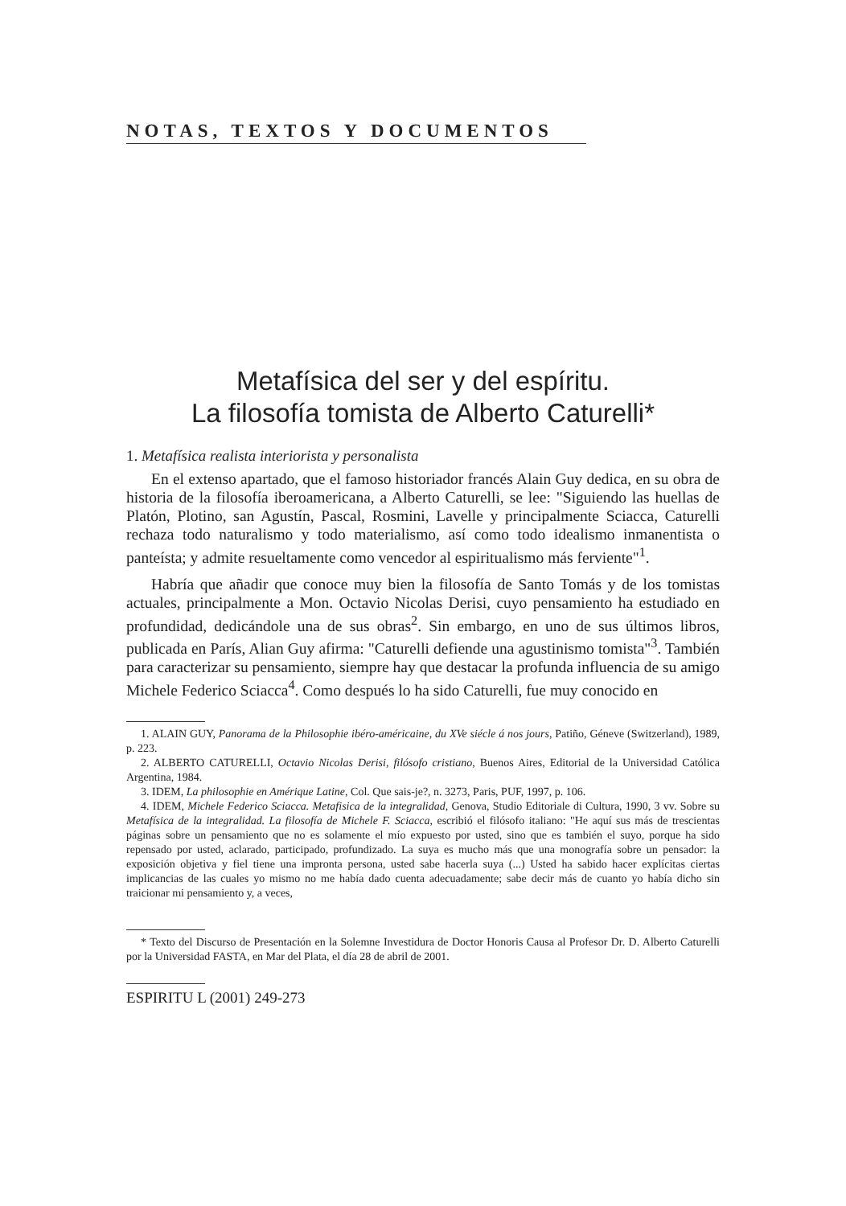NOTAS, TEXTOS Y DOCUMENTOS
Metafísica del ser y del espíritu.
La filosofía tomista de Alberto Caturelli*
1. Metafísica realista interiorista y personalista
En el extenso apartado, que el famoso historiador francés Alain Guy dedica, en su obra de historia de la filosofía iberoamericana, a Alberto Caturelli, se lee: "Siguiendo las huellas de Platón, Plotino, san Agustín, Pascal, Rosmini, Lavelle y principalmente Sciacca, Caturelli rechaza todo naturalismo y todo materialismo, así como todo idealismo inmanentista o panteísta; y admite resueltamente como vencedor al espiritualismo más ferviente"<sup>1</sup>.
Habría que añadir que conoce muy bien la filosofía de Santo Tomás y de los tomistas actuales, principalmente a Mon. Octavio Nicolas Derisi, cuyo pensamiento ha estudiado en profundidad, dedicándole una de sus obras<sup>2</sup>. Sin embargo, en uno de sus últimos libros, publicada en París, Alian Guy afirma: "Caturelli defiende una agustinismo tomista"<sup>3</sup>. También para caracterizar su pensamiento, siempre hay que destacar la profunda influencia de su amigo Michele Federico Sciacca<sup>4</sup>. Como después lo ha sido Caturelli, fue muy conocido en
1. ALAIN GUY, Panorama de la Philosophie ibéro-américaine, du XVe siécle á nos jours, Patiño, Géneve (Switzerland), 1989, p. 223.
2. ALBERTO CATURELLI, Octavio Nicolas Derisi, filósofo cristiano, Buenos Aires, Editorial de la Universidad Católica Argentina, 1984.
3. IDEM, La philosophie en Amérique Latine, Col. Que sais-je?, n. 3273, Paris, PUF, 1997, p. 106.
4. IDEM, Michele Federico Sciacca. Metafisica de la integralidad, Genova, Studio Editoriale di Cultura, 1990, 3 vv. Sobre su Metafísica de la integralidad. La filosofía de Michele F. Sciacca, escribió el filósofo italiano: "He aquí sus más de trescientas páginas sobre un pensamiento que no es solamente el mío expuesto por usted, sino que es también el suyo, porque ha sido repensado por usted, aclarado, participado, profundizado. La suya es mucho más que una monografía sobre un pensador: la exposición objetiva y fiel tiene una impronta persona, usted sabe hacerla suya (...) Usted ha sabido hacer explícitas ciertas implicancias de las cuales yo mismo no me había dado cuenta adecuadamente; sabe decir más de cuanto yo había dicho sin traicionar mi pensamiento y, a veces,
* Texto del Discurso de Presentación en la Solemne Investidura de Doctor Honoris Causa al Profesor Dr. D. Alberto Caturelli por la Universidad FASTA, en Mar del Plata, el día 28 de abril de 2001.
ESPIRITU L (2001) 249-273